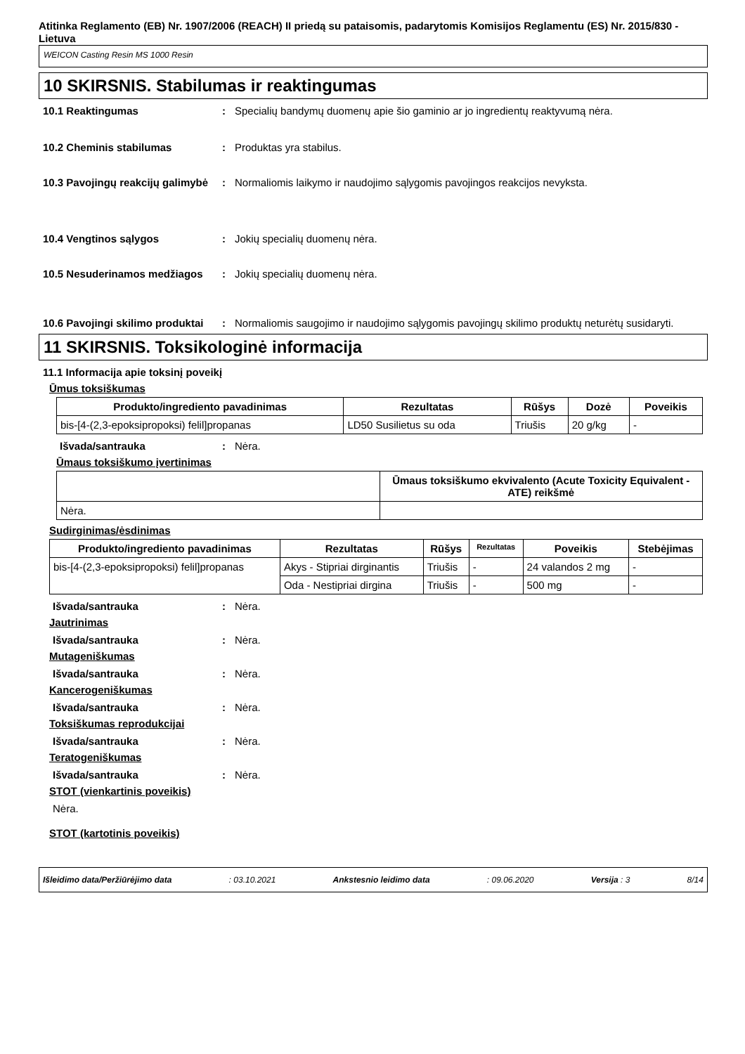Atitinka Reglamento (EB) Nr. 1907/2006 (REACH) II priedą su pataisomis, padarytomis Komisijos Reglamentu (ES) Nr. 2015/830 - Lietuva
WEICON Casting Resin MS 1000 Resin
10 SKIRSNIS. Stabilumas ir reaktingumas
10.1 Reaktingumas : Specialių bandymų duomenų apie šio gaminio ar jo ingredientų reaktyvumą nėra.
10.2 Cheminis stabilumas : Produktas yra stabilus.
10.3 Pavojingų reakcijų galimybė
: Normaliomis laikymo ir naudojimo sąlygomis pavojingos reakcijos nevyksta.
10.4 Vengtinos sąlygos : Jokių specialių duomenų nėra.
10.5 Nesuderinamos medžiagos : Jokių specialių duomenų nėra.
10.6 Pavojingi skilimo produktai
: Normaliomis saugojimo ir naudojimo sąlygomis pavojingų skilimo produktų neturėtų susidaryti.
11 SKIRSNIS. Toksikologinė informacija
11.1 Informacija apie toksinį poveikį
Ūmus toksiškumas
| Produkto/ingrediento pavadinimas | Rezultatas | Rūšys | Dozė | Poveikis |
| --- | --- | --- | --- | --- |
| bis-[4-(2,3-epoksipropoksi) felil]propanas | LD50 Susilietus su oda | Triušis | 20 g/kg | - |
Išvada/santrauka : Nėra.
Ūmaus toksiškumo įvertinimas
| | Ūmaus toksiškumo ekvivalento (Acute Toxicity Equivalent - ATE) reikšmė |
| --- | --- |
| Nėra. | |
Sudirginimas/ėsdinimas
| Produkto/ingrediento pavadinimas | Rezultatas | Rūšys | Rezultatas | Poveikis | Stebėjimas |
| --- | --- | --- | --- | --- | --- |
| bis-[4-(2,3-epoksipropoksi) felil]propanas | Akys - Stipriai dirginantis | Triušis | - | 24 valandos 2 mg | - |
| | Oda - Nestipriai dirgina | Triušis | - | 500 mg | - |
Išvada/santrauka : Nėra.
Jautrinimas
Išvada/santrauka : Nėra.
Mutageniškumas
Išvada/santrauka : Nėra.
Kancerogeniškumas
Išvada/santrauka : Nėra.
Toksiškumas reprodukcijai
Išvada/santrauka : Nėra.
Teratogeniškumas
Išvada/santrauka : Nėra.
STOT (vienkartinis poveikis)
Nėra.
STOT (kartotinis poveikis)
Išleidimo data/Peržiūrėjimo data: 03.10.2021 Ankstesnio leidimo data: 09.06.2020 Versija : 3 8/14